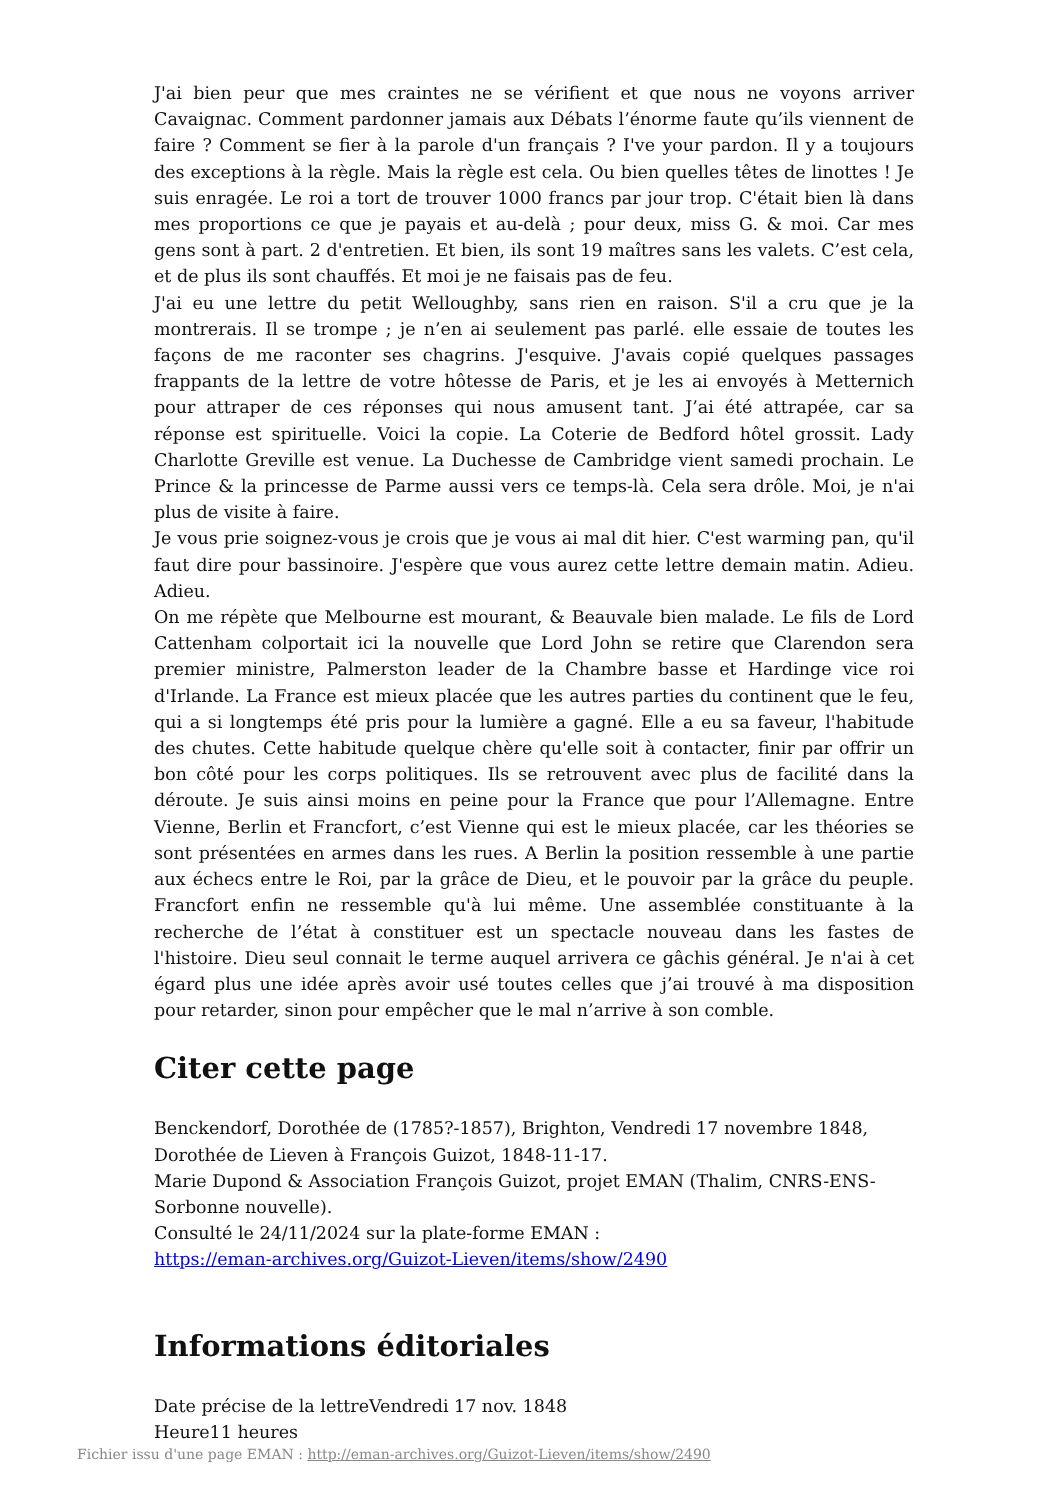J'ai bien peur que mes craintes ne se vérifient et que nous ne voyons arriver Cavaignac. Comment pardonner jamais aux Débats l’énorme faute qu’ils viennent de faire ? Comment se fier à la parole d'un français ? I've your pardon. Il y a toujours des exceptions à la règle. Mais la règle est cela. Ou bien quelles têtes de linottes ! Je suis enragée. Le roi a tort de trouver 1000 francs par jour trop. C'était bien là dans mes proportions ce que je payais et au-delà ; pour deux, miss G. & moi. Car mes gens sont à part. 2 d'entretien. Et bien, ils sont 19 maîtres sans les valets. C’est cela, et de plus ils sont chauffés. Et moi je ne faisais pas de feu.
J'ai eu une lettre du petit Welloughby, sans rien en raison. S'il a cru que je la montrerais. Il se trompe ; je n’en ai seulement pas parlé. elle essaie de toutes les façons de me raconter ses chagrins. J'esquive. J'avais copié quelques passages frappants de la lettre de votre hôtesse de Paris, et je les ai envoyés à Metternich pour attraper de ces réponses qui nous amusent tant. J’ai été attrapée, car sa réponse est spirituelle. Voici la copie. La Coterie de Bedford hôtel grossit. Lady Charlotte Greville est venue. La Duchesse de Cambridge vient samedi prochain. Le Prince & la princesse de Parme aussi vers ce temps-là. Cela sera drôle. Moi, je n'ai plus de visite à faire.
Je vous prie soignez-vous je crois que je vous ai mal dit hier. C'est warming pan, qu'il faut dire pour bassinoire. J'espère que vous aurez cette lettre demain matin. Adieu. Adieu.
On me répète que Melbourne est mourant, & Beauvale bien malade. Le fils de Lord Cattenham colportait ici la nouvelle que Lord John se retire que Clarendon sera premier ministre, Palmerston leader de la Chambre basse et Hardinge vice roi d'Irlande. La France est mieux placée que les autres parties du continent que le feu, qui a si longtemps été pris pour la lumière a gagné. Elle a eu sa faveur, l'habitude des chutes. Cette habitude quelque chère qu'elle soit à contacter, finir par offrir un bon côté pour les corps politiques. Ils se retrouvent avec plus de facilité dans la déroute. Je suis ainsi moins en peine pour la France que pour l’Allemagne. Entre Vienne, Berlin et Francfort, c’est Vienne qui est le mieux placée, car les théories se sont présentées en armes dans les rues. A Berlin la position ressemble à une partie aux échecs entre le Roi, par la grâce de Dieu, et le pouvoir par la grâce du peuple. Francfort enfin ne ressemble qu'à lui même. Une assemblée constituante à la recherche de l’état à constituer est un spectacle nouveau dans les fastes de l'histoire. Dieu seul connait le terme auquel arrivera ce gâchis général. Je n'ai à cet égard plus une idée après avoir usé toutes celles que j’ai trouvé à ma disposition pour retarder, sinon pour empêcher que le mal n’arrive à son comble.
Citer cette page
Benckendorf, Dorothée de (1785?-1857), Brighton, Vendredi 17 novembre 1848, Dorothée de Lieven à François Guizot, 1848-11-17.
Marie Dupond & Association François Guizot, projet EMAN (Thalim, CNRS-ENS-Sorbonne nouvelle).
Consulté le 24/11/2024 sur la plate-forme EMAN :
https://eman-archives.org/Guizot-Lieven/items/show/2490
Informations éditoriales
Date précise de la lettreVendredi 17 nov. 1848
Heure11 heures
Fichier issu d'une page EMAN : http://eman-archives.org/Guizot-Lieven/items/show/2490